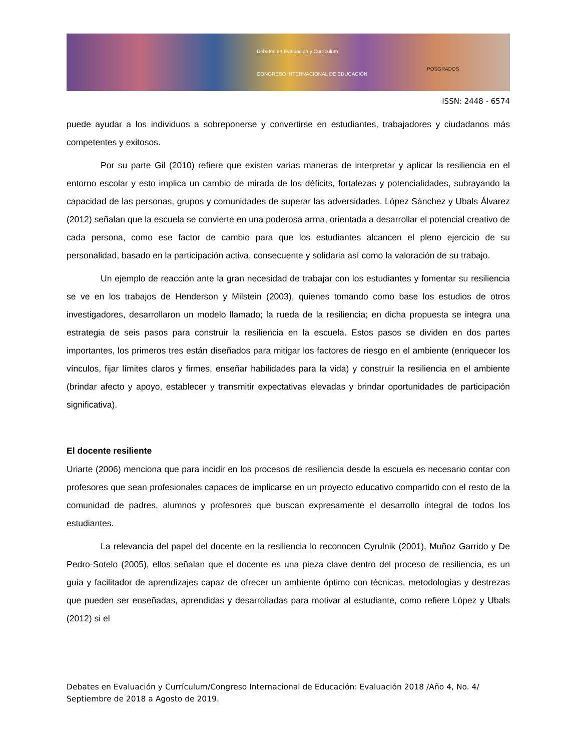Debates en Evaluación y Currículum
CONGRESO INTERNACIONAL DE EDUCACIÓN
POSGRADOS
ISSN: 2448 - 6574
puede ayudar a los individuos a sobreponerse y convertirse en estudiantes, trabajadores y ciudadanos más competentes y exitosos.
Por su parte Gil (2010) refiere que existen varias maneras de interpretar y aplicar la resiliencia en el entorno escolar y esto implica un cambio de mirada de los déficits, fortalezas y potencialidades, subrayando la capacidad de las personas, grupos y comunidades de superar las adversidades. López Sánchez y Ubals Álvarez (2012) señalan que la escuela se convierte en una poderosa arma, orientada a desarrollar el potencial creativo de cada persona, como ese factor de cambio para que los estudiantes alcancen el pleno ejercicio de su personalidad, basado en la participación activa, consecuente y solidaria así como la valoración de su trabajo.
Un ejemplo de reacción ante la gran necesidad de trabajar con los estudiantes y fomentar su resiliencia se ve en los trabajos de Henderson y Milstein (2003), quienes tomando como base los estudios de otros investigadores, desarrollaron un modelo llamado; la rueda de la resiliencia; en dicha propuesta se integra una estrategia de seis pasos para construir la resiliencia en la escuela. Estos pasos se dividen en dos partes importantes, los primeros tres están diseñados para mitigar los factores de riesgo en el ambiente (enriquecer los vínculos, fijar límites claros y firmes, enseñar habilidades para la vida) y construir la resiliencia en el ambiente (brindar afecto y apoyo, establecer y transmitir expectativas elevadas y brindar oportunidades de participación significativa).
El docente resiliente
Uriarte (2006) menciona que para incidir en los procesos de resiliencia desde la escuela es necesario contar con profesores que sean profesionales capaces de implicarse en un proyecto educativo compartido con el resto de la comunidad de padres, alumnos y profesores que buscan expresamente el desarrollo integral de todos los estudiantes.
La relevancia del papel del docente en la resiliencia lo reconocen Cyrulnik (2001), Muñoz Garrido y De Pedro-Sotelo (2005), ellos señalan que el docente es una pieza clave dentro del proceso de resiliencia, es un guía y facilitador de aprendizajes capaz de ofrecer un ambiente óptimo con técnicas, metodologías y destrezas que pueden ser enseñadas, aprendidas y desarrolladas para motivar al estudiante, como refiere López y Ubals (2012) si el
Debates en Evaluación y Currículum/Congreso Internacional de Educación: Evaluación 2018 /Año 4, No. 4/ Septiembre de 2018 a Agosto de 2019.